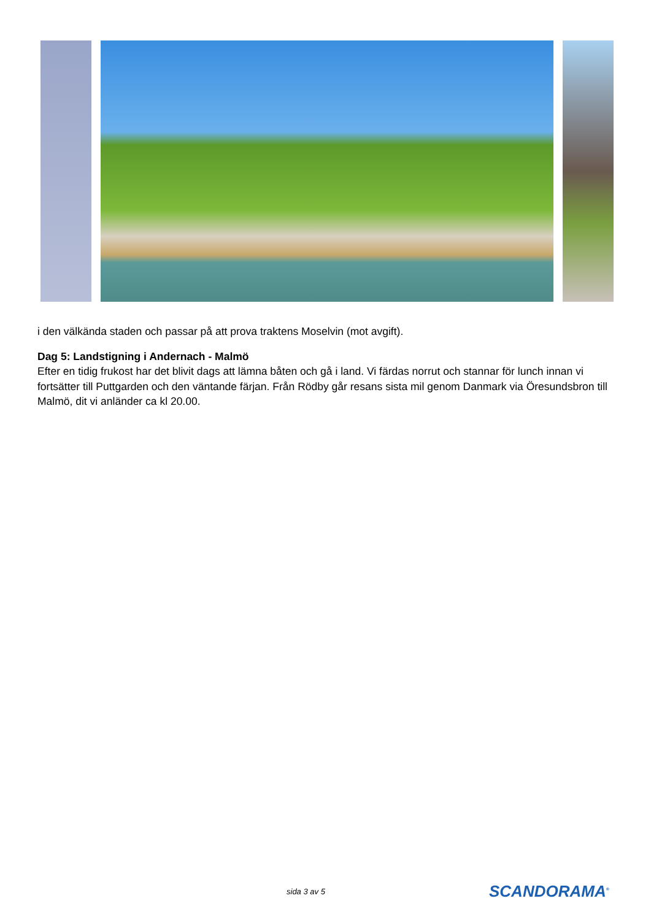i den välkända staden och passar på att prova traktens Moselvin (mot avgift).
Dag 5: Landstigning i Andernach - Malmö
Efter en tidig frukost har det blivit dags att lämna båten och gå i land. Vi färdas norrut och stannar för lunch innan vi fortsätter till Puttgarden och den väntande färjan. Från Rödby går resans sista mil genom Danmark via Öresundsbron till Malmö, dit vi anländer ca kl 20.00.
sida 3 av 5 SCANDORAMA<sup>®</sup>